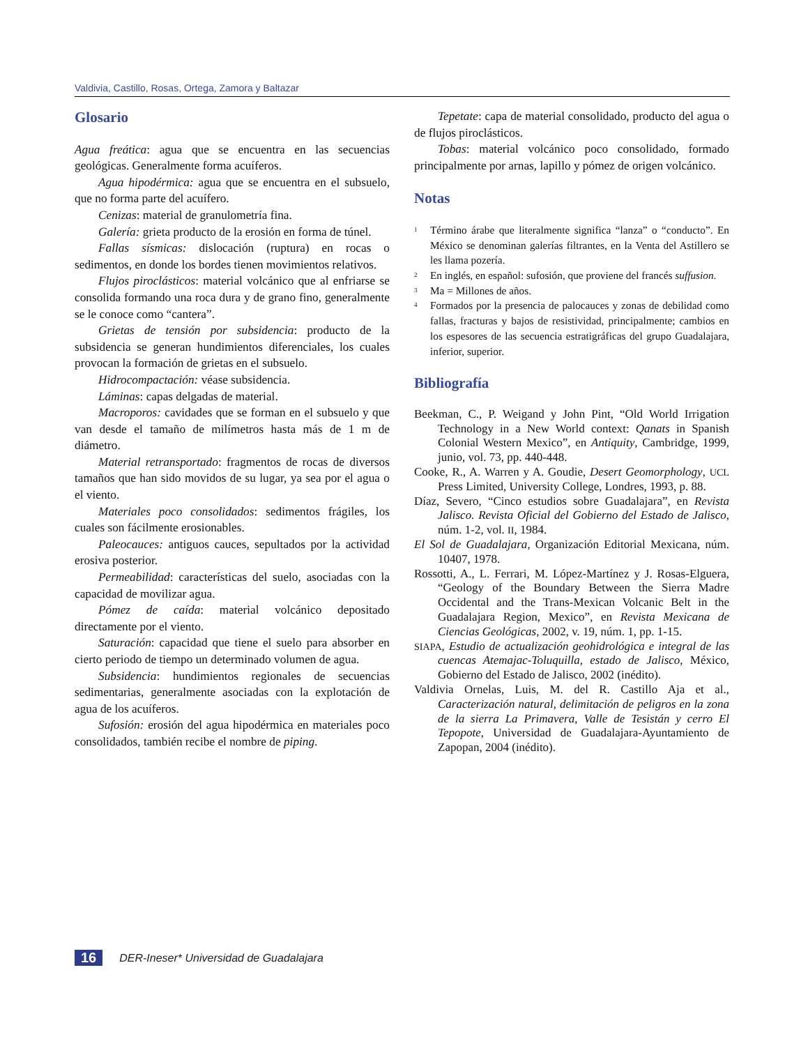Valdivia, Castillo, Rosas, Ortega, Zamora y Baltazar
Glosario
Agua freática: agua que se encuentra en las secuencias geológicas. Generalmente forma acuíferos.
Agua hipodérmica: agua que se encuentra en el subsuelo, que no forma parte del acuífero.
Cenizas: material de granulometría fina.
Galería: grieta producto de la erosión en forma de túnel.
Fallas sísmicas: dislocación (ruptura) en rocas o sedimentos, en donde los bordes tienen movimientos relativos.
Flujos piroclásticos: material volcánico que al enfriarse se consolida formando una roca dura y de grano fino, generalmente se le conoce como “cantera”.
Grietas de tensión por subsidencia: producto de la subsidencia se generan hundimientos diferenciales, los cuales provocan la formación de grietas en el subsuelo.
Hidrocompactación: véase subsidencia.
Láminas: capas delgadas de material.
Macroporos: cavidades que se forman en el subsuelo y que van desde el tamaño de milímetros hasta más de 1 m de diámetro.
Material retransportado: fragmentos de rocas de diversos tamaños que han sido movidos de su lugar, ya sea por el agua o el viento.
Materiales poco consolidados: sedimentos frágiles, los cuales son fácilmente erosionables.
Paleocauces: antiguos cauces, sepultados por la actividad erosiva posterior.
Permeabilidad: características del suelo, asociadas con la capacidad de movilizar agua.
Pómez de caída: material volcánico depositado directamente por el viento.
Saturación: capacidad que tiene el suelo para absorber en cierto periodo de tiempo un determinado volumen de agua.
Subsidencia: hundimientos regionales de secuencias sedimentarias, generalmente asociadas con la explotación de agua de los acuíferos.
Sufosión: erosión del agua hipodérmica en materiales poco consolidados, también recibe el nombre de piping.
Tepetate: capa de material consolidado, producto del agua o de flujos piroclásticos.
Tobas: material volcánico poco consolidado, formado principalmente por arnas, lapillo y pómez de origen volcánico.
Notas
<sup>1</sup> Término árabe que literalmente significa “lanza” o “conducto”. En México se denominan galerías filtrantes, en la Venta del Astillero se les llama pozería.
<sup>2</sup> En inglés, en español: sufosión, que proviene del francés suffusion.
<sup>3</sup> Ma = Millones de años.
<sup>4</sup> Formados por la presencia de palocauces y zonas de debilidad como fallas, fracturas y bajos de resistividad, principalmente; cambios en los espesores de las secuencia estratigráficas del grupo Guadalajara, inferior, superior.
Bibliografía
Beekman, C., P. Weigand y John Pint, “Old World Irrigation Technology in a New World context: Qanats in Spanish Colonial Western Mexico”, en Antiquity, Cambridge, 1999, junio, vol. 73, pp. 440-448.
Cooke, R., A. Warren y A. Goudie, Desert Geomorphology, UCL Press Limited, University College, Londres, 1993, p. 88.
Díaz, Severo, “Cinco estudios sobre Guadalajara”, en Revista Jalisco. Revista Oficial del Gobierno del Estado de Jalisco, núm. 1-2, vol. II, 1984.
El Sol de Guadalajara, Organización Editorial Mexicana, núm. 10407, 1978.
Rossotti, A., L. Ferrari, M. López-Martínez y J. Rosas-Elguera, “Geology of the Boundary Between the Sierra Madre Occidental and the Trans-Mexican Volcanic Belt in the Guadalajara Region, Mexico”, en Revista Mexicana de Ciencias Geológicas, 2002, v. 19, núm. 1, pp. 1-15.
SIAPA, Estudio de actualización geohidrológica e integral de las cuencas Atemajac-Toluquilla, estado de Jalisco, México, Gobierno del Estado de Jalisco, 2002 (inédito).
Valdivia Ornelas, Luis, M. del R. Castillo Aja et al., Caracterización natural, delimitación de peligros en la zona de la sierra La Primavera, Valle de Tesistán y cerro El Tepopote, Universidad de Guadalajara-Ayuntamiento de Zapopan, 2004 (inédito).
16 DER-Ineser* Universidad de Guadalajara